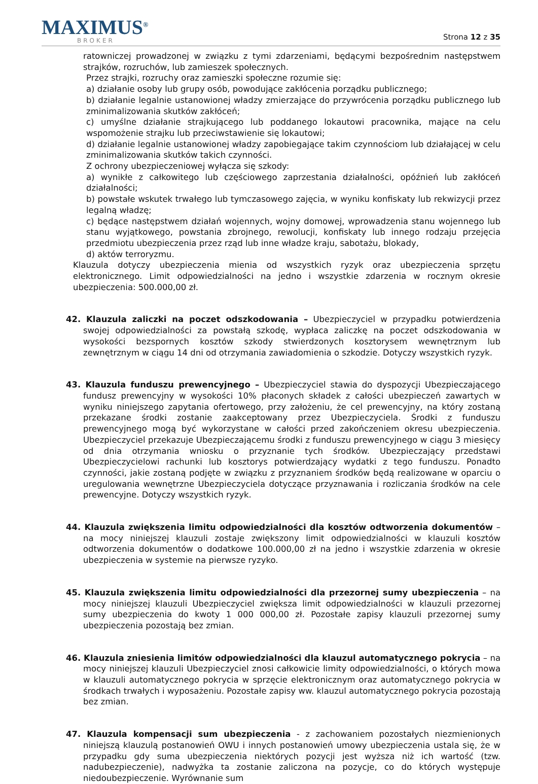MAXIMUS<sup>®</sup>
BROKER
Strona 12 z 35
ratowniczej prowadzonej w związku z tymi zdarzeniami, będącymi bezpośrednim następstwem strajków, rozruchów, lub zamieszek społecznych.
Przez strajki, rozruchy oraz zamieszki społeczne rozumie się:
a) działanie osoby lub grupy osób, powodujące zakłócenia porządku publicznego;
b) działanie legalnie ustanowionej władzy zmierzające do przywrócenia porządku publicznego lub zminimalizowania skutków zakłóceń;
c) umyślne działanie strajkującego lub poddanego lokautowi pracownika, mające na celu wspomożenie strajku lub przeciwstawienie się lokautowi;
d) działanie legalnie ustanowionej władzy zapobiegające takim czynnościom lub działającej w celu zminimalizowania skutków takich czynności.
Z ochrony ubezpieczeniowej wyłącza się szkody:
a) wynikłe z całkowitego lub częściowego zaprzestania działalności, opóźnień lub zakłóceń działalności;
b) powstałe wskutek trwałego lub tymczasowego zajęcia, w wyniku konfiskaty lub rekwizycji przez legalną władzę;
c) będące następstwem działań wojennych, wojny domowej, wprowadzenia stanu wojennego lub stanu wyjątkowego, powstania zbrojnego, rewolucji, konfiskaty lub innego rodzaju przejęcia przedmiotu ubezpieczenia przez rząd lub inne władze kraju, sabotażu, blokady,
d) aktów terroryzmu.
Klauzula dotyczy ubezpieczenia mienia od wszystkich ryzyk oraz ubezpieczenia sprzętu elektronicznego. Limit odpowiedzialności na jedno i wszystkie zdarzenia w rocznym okresie ubezpieczenia: 500.000,00 zł.
42. Klauzula zaliczki na poczet odszkodowania – Ubezpieczyciel w przypadku potwierdzenia swojej odpowiedzialności za powstałą szkodę, wypłaca zaliczkę na poczet odszkodowania w wysokości bezspornych kosztów szkody stwierdzonych kosztorysem wewnętrznym lub zewnętrznym w ciągu 14 dni od otrzymania zawiadomienia o szkodzie. Dotyczy wszystkich ryzyk.
43. Klauzula funduszu prewencyjnego – Ubezpieczyciel stawia do dyspozycji Ubezpieczającego fundusz prewencyjny w wysokości 10% płaconych składek z całości ubezpieczeń zawartych w wyniku niniejszego zapytania ofertowego, przy założeniu, że cel prewencyjny, na który zostaną przekazane środki zostanie zaakceptowany przez Ubezpieczyciela. Środki z funduszu prewencyjnego mogą być wykorzystane w całości przed zakończeniem okresu ubezpieczenia. Ubezpieczyciel przekazuje Ubezpieczającemu środki z funduszu prewencyjnego w ciągu 3 miesięcy od dnia otrzymania wniosku o przyznanie tych środków. Ubezpieczający przedstawi Ubezpieczycielowi rachunki lub kosztorys potwierdzający wydatki z tego funduszu. Ponadto czynności, jakie zostaną podjęte w związku z przyznaniem środków będą realizowane w oparciu o uregulowania wewnętrzne Ubezpieczyciela dotyczące przyznawania i rozliczania środków na cele prewencyjne. Dotyczy wszystkich ryzyk.
44. Klauzula zwiększenia limitu odpowiedzialności dla kosztów odtworzenia dokumentów – na mocy niniejszej klauzuli zostaje zwiększony limit odpowiedzialności w klauzuli kosztów odtworzenia dokumentów o dodatkowe 100.000,00 zł na jedno i wszystkie zdarzenia w okresie ubezpieczenia w systemie na pierwsze ryzyko.
45. Klauzula zwiększenia limitu odpowiedzialności dla przezornej sumy ubezpieczenia – na mocy niniejszej klauzuli Ubezpieczyciel zwiększa limit odpowiedzialności w klauzuli przezornej sumy ubezpieczenia do kwoty 1 000 000,00 zł. Pozostałe zapisy klauzuli przezornej sumy ubezpieczenia pozostają bez zmian.
46. Klauzula zniesienia limitów odpowiedzialności dla klauzul automatycznego pokrycia – na mocy niniejszej klauzuli Ubezpieczyciel znosi całkowicie limity odpowiedzialności, o których mowa w klauzuli automatycznego pokrycia w sprzęcie elektronicznym oraz automatycznego pokrycia w środkach trwałych i wyposażeniu. Pozostałe zapisy ww. klauzul automatycznego pokrycia pozostają bez zmian.
47. Klauzula kompensacji sum ubezpieczenia - z zachowaniem pozostałych niezmienionych niniejszą klauzulą postanowień OWU i innych postanowień umowy ubezpieczenia ustala się, że w przypadku gdy suma ubezpieczenia niektórych pozycji jest wyższa niż ich wartość (tzw. nadubezpieczenie), nadwyżka ta zostanie zaliczona na pozycje, co do których występuje niedoubezpieczenie. Wyrównanie sum